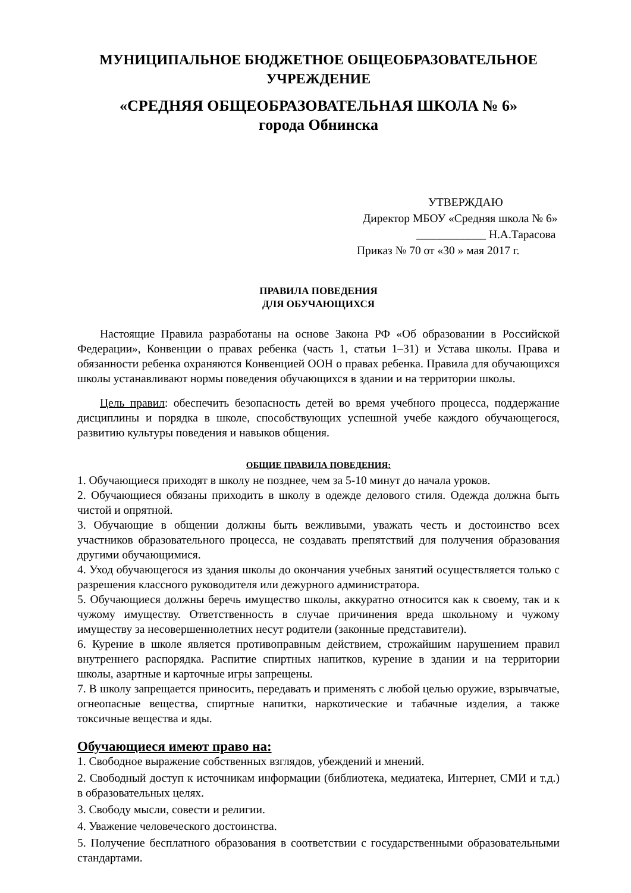МУНИЦИПАЛЬНОЕ БЮДЖЕТНОЕ ОБЩЕОБРАЗОВАТЕЛЬНОЕ
УЧРЕЖДЕНИЕ
«СРЕДНЯЯ ОБЩЕОБРАЗОВАТЕЛЬНАЯ ШКОЛА № 6»
города Обнинска
УТВЕРЖДАЮ
Директор МБОУ «Средняя школа № 6»
____________ Н.А.Тарасова
Приказ № 70 от «30 » мая 2017 г.
ПРАВИЛА ПОВЕДЕНИЯ
ДЛЯ ОБУЧАЮЩИХСЯ
Настоящие Правила разработаны на основе Закона РФ «Об образовании в Российской Федерации», Конвенции о правах ребенка (часть 1, статьи 1–31) и Устава школы. Права и обязанности ребенка охраняются Конвенцией ООН о правах ребенка. Правила для обучающихся школы устанавливают нормы поведения обучающихся в здании и на территории школы.
Цель правил: обеспечить безопасность детей во время учебного процесса, поддержание дисциплины и порядка в школе, способствующих успешной учебе каждого обучающегося, развитию культуры поведения и навыков общения.
ОБЩИЕ ПРАВИЛА ПОВЕДЕНИЯ:
1. Обучающиеся приходят в школу не позднее, чем за 5-10 минут до начала уроков.
2. Обучающиеся обязаны приходить в школу в одежде делового стиля. Одежда должна быть чистой и опрятной.
3. Обучающие в общении должны быть вежливыми, уважать честь и достоинство всех участников образовательного процесса, не создавать препятствий для получения образования другими обучающимися.
4. Уход обучающегося из здания школы до окончания учебных занятий осуществляется только с разрешения классного руководителя или дежурного администратора.
5. Обучающиеся должны беречь имущество школы, аккуратно относится как к своему, так и к чужому имуществу. Ответственность в случае причинения вреда школьному и чужому имуществу за несовершеннолетних несут родители (законные представители).
6. Курение в школе является противоправным действием, строжайшим нарушением правил внутреннего распорядка. Распитие спиртных напитков, курение в здании и на территории школы, азартные и карточные игры запрещены.
7. В школу запрещается приносить, передавать и применять с любой целью оружие, взрывчатые, огнеопасные вещества, спиртные напитки, наркотические и табачные изделия, а также токсичные вещества и яды.
Обучающиеся имеют право на:
1. Свободное выражение собственных взглядов, убеждений и мнений.
2. Свободный доступ к источникам информации (библиотека, медиатека, Интернет, СМИ и т.д.) в образовательных целях.
3. Свободу мысли, совести и религии.
4. Уважение человеческого достоинства.
5. Получение бесплатного образования в соответствии с государственными образовательными стандартами.